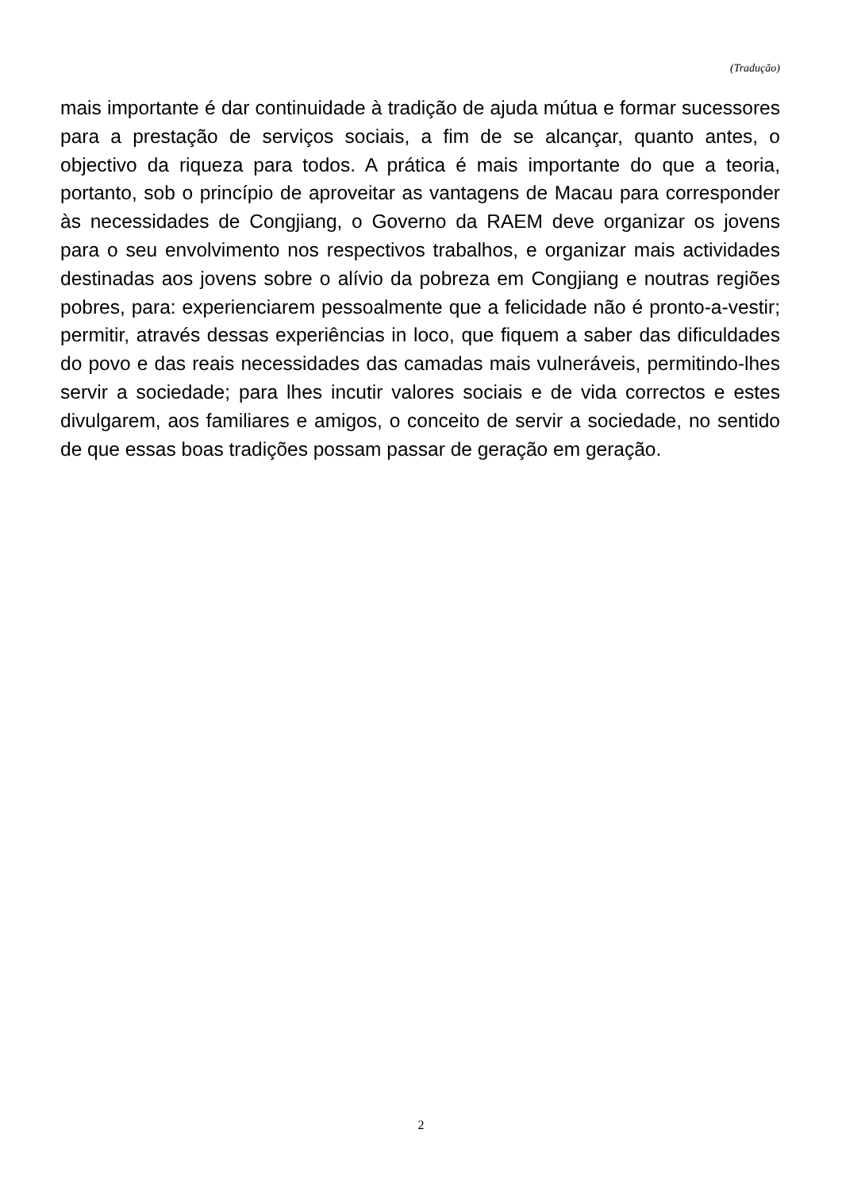(Tradução)
mais importante é dar continuidade à tradição de ajuda mútua e formar sucessores para a prestação de serviços sociais, a fim de se alcançar, quanto antes, o objectivo da riqueza para todos. A prática é mais importante do que a teoria, portanto, sob o princípio de aproveitar as vantagens de Macau para corresponder às necessidades de Congjiang, o Governo da RAEM deve organizar os jovens para o seu envolvimento nos respectivos trabalhos, e organizar mais actividades destinadas aos jovens sobre o alívio da pobreza em Congjiang e noutras regiões pobres, para: experienciarem pessoalmente que a felicidade não é pronto-a-vestir; permitir, através dessas experiências in loco, que fiquem a saber das dificuldades do povo e das reais necessidades das camadas mais vulneráveis, permitindo-lhes servir a sociedade; para lhes incutir valores sociais e de vida correctos e estes divulgarem, aos familiares e amigos, o conceito de servir a sociedade, no sentido de que essas boas tradições possam passar de geração em geração.
2